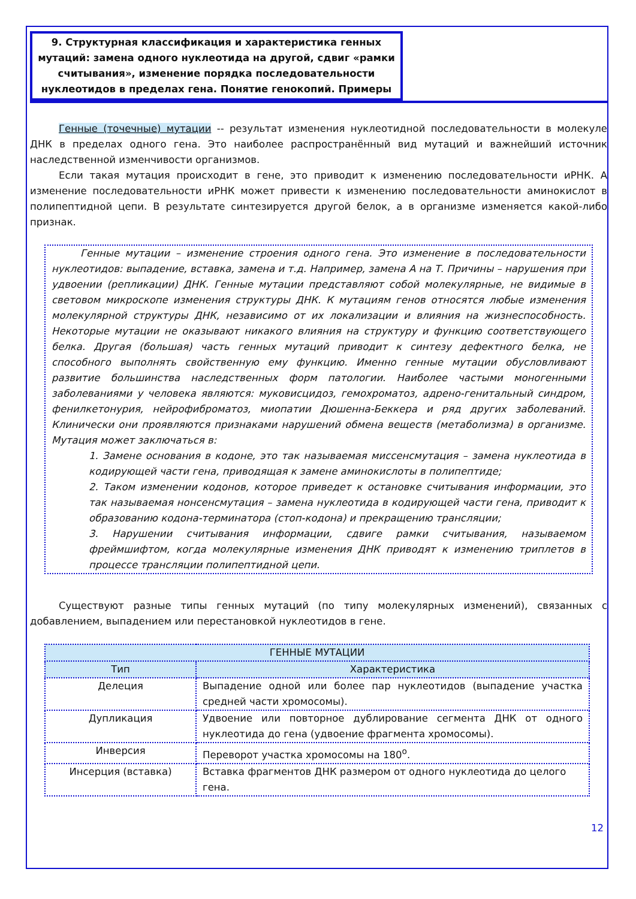9. Структурная классификация и характеристика генных мутаций: замена одного нуклеотида на другой, сдвиг «рамки считывания», изменение порядка последовательности нуклеотидов в пределах гена. Понятие генокопий. Примеры
Генные (точечные) мутации -- результат изменения нуклеотидной последовательности в молекуле ДНК в пределах одного гена. Это наиболее распространённый вид мутаций и важнейший источник наследственной изменчивости организмов.
Если такая мутация происходит в гене, это приводит к изменению последовательности иРНК. А изменение последовательности иРНК может привести к изменению последовательности аминокислот в полипептидной цепи. В результате синтезируется другой белок, а в организме изменяется какой-либо признак.
Генные мутации – изменение строения одного гена. Это изменение в последовательности нуклеотидов: выпадение, вставка, замена и т.д. Например, замена А на Т. Причины – нарушения при удвоении (репликации) ДНК. Генные мутации представляют собой молекулярные, не видимые в световом микроскопе изменения структуры ДНК. К мутациям генов относятся любые изменения молекулярной структуры ДНК, независимо от их локализации и влияния на жизнеспособность. Некоторые мутации не оказывают никакого влияния на структуру и функцию соответствующего белка. Другая (большая) часть генных мутаций приводит к синтезу дефектного белка, не способного выполнять свойственную ему функцию. Именно генные мутации обусловливают развитие большинства наследственных форм патологии. Наиболее частыми моногенными заболеваниями у человека являются: муковисцидоз, гемохроматоз, адрено-генитальный синдром, фенилкетонурия, нейрофиброматоз, миопатии Дюшенна-Беккера и ряд других заболеваний. Клинически они проявляются признаками нарушений обмена веществ (метаболизма) в организме. Мутация может заключаться в:
1. Замене основания в кодоне, это так называемая миссенсмутация – замена нуклеотида в кодирующей части гена, приводящая к замене аминокислоты в полипептиде;
2. Таком изменении кодонов, которое приведет к остановке считывания информации, это так называемая нонсенсмутация – замена нуклеотида в кодирующей части гена, приводит к образованию кодона-терминатора (стоп-кодона) и прекращению трансляции;
3. Нарушении считывания информации, сдвиге рамки считывания, называемом фреймшифтом, когда молекулярные изменения ДНК приводят к изменению триплетов в процессе трансляции полипептидной цепи.
Существуют разные типы генных мутаций (по типу молекулярных изменений), связанных с добавлением, выпадением или перестановкой нуклеотидов в гене.
| ГЕННЫЕ МУТАЦИИ | |
| --- | --- |
| Тип | Характеристика |
| Делеция | Выпадение одной или более пар нуклеотидов (выпадение участка средней части хромосомы). |
| Дупликация | Удвоение или повторное дублирование сегмента ДНК от одного нуклеотида до гена (удвоение фрагмента хромосомы). |
| Инверсия | Переворот участка хромосомы на 180<sup>о</sup>. |
| Инсерция (вставка) | Вставка фрагментов ДНК размером от одного нуклеотида до целого гена. |
12